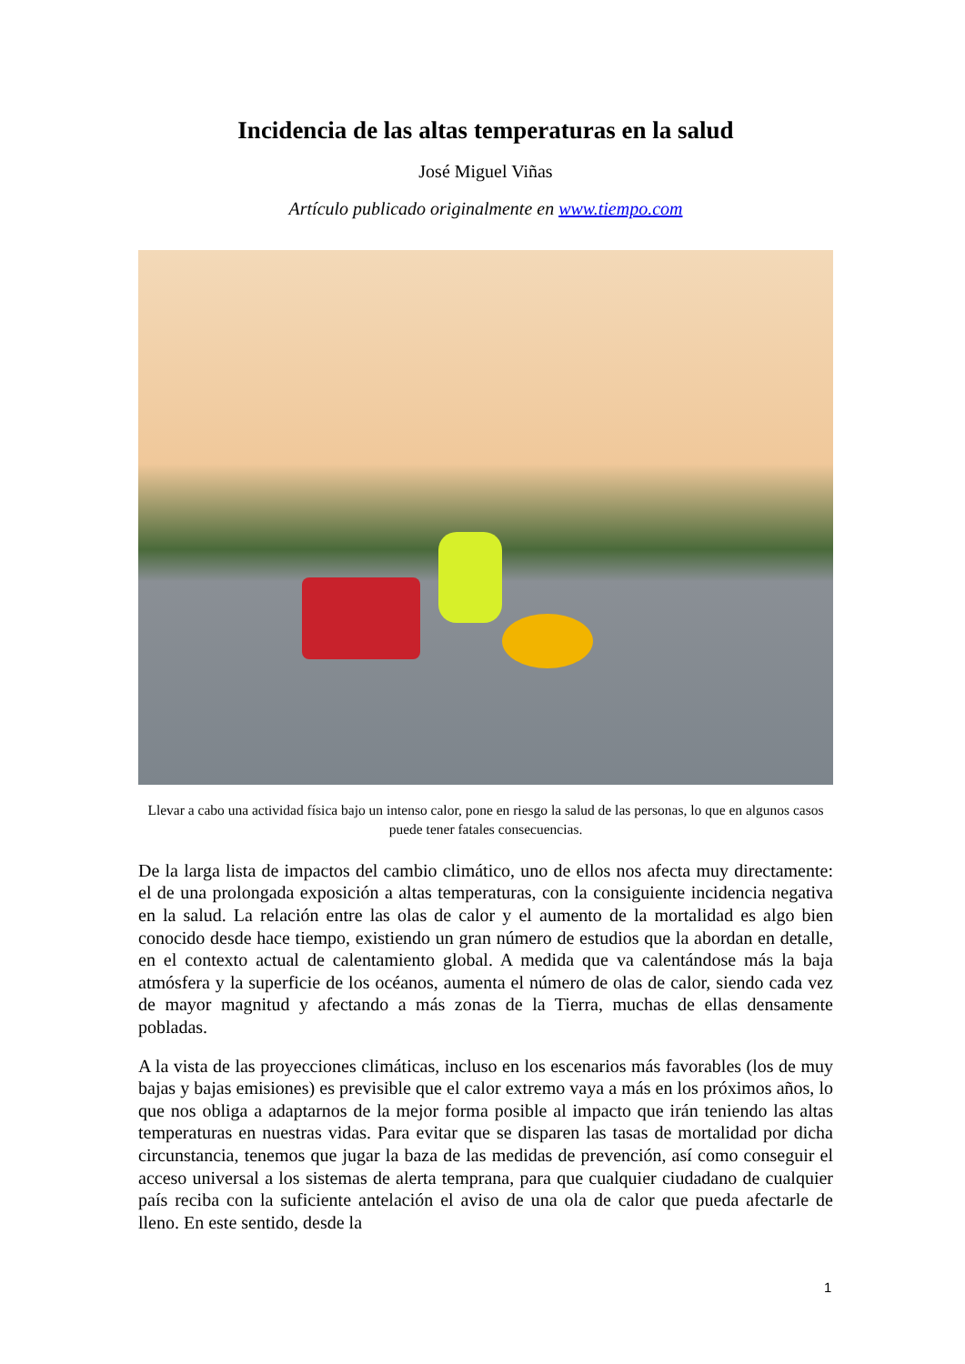Incidencia de las altas temperaturas en la salud
José Miguel Viñas
Artículo publicado originalmente en www.tiempo.com
Llevar a cabo una actividad física bajo un intenso calor, pone en riesgo la salud de las personas, lo que en algunos casos puede tener fatales consecuencias.
De la larga lista de impactos del cambio climático, uno de ellos nos afecta muy directamente: el de una prolongada exposición a altas temperaturas, con la consiguiente incidencia negativa en la salud. La relación entre las olas de calor y el aumento de la mortalidad es algo bien conocido desde hace tiempo, existiendo un gran número de estudios que la abordan en detalle, en el contexto actual de calentamiento global. A medida que va calentándose más la baja atmósfera y la superficie de los océanos, aumenta el número de olas de calor, siendo cada vez de mayor magnitud y afectando a más zonas de la Tierra, muchas de ellas densamente pobladas.
A la vista de las proyecciones climáticas, incluso en los escenarios más favorables (los de muy bajas y bajas emisiones) es previsible que el calor extremo vaya a más en los próximos años, lo que nos obliga a adaptarnos de la mejor forma posible al impacto que irán teniendo las altas temperaturas en nuestras vidas. Para evitar que se disparen las tasas de mortalidad por dicha circunstancia, tenemos que jugar la baza de las medidas de prevención, así como conseguir el acceso universal a los sistemas de alerta temprana, para que cualquier ciudadano de cualquier país reciba con la suficiente antelación el aviso de una ola de calor que pueda afectarle de lleno. En este sentido, desde la
1